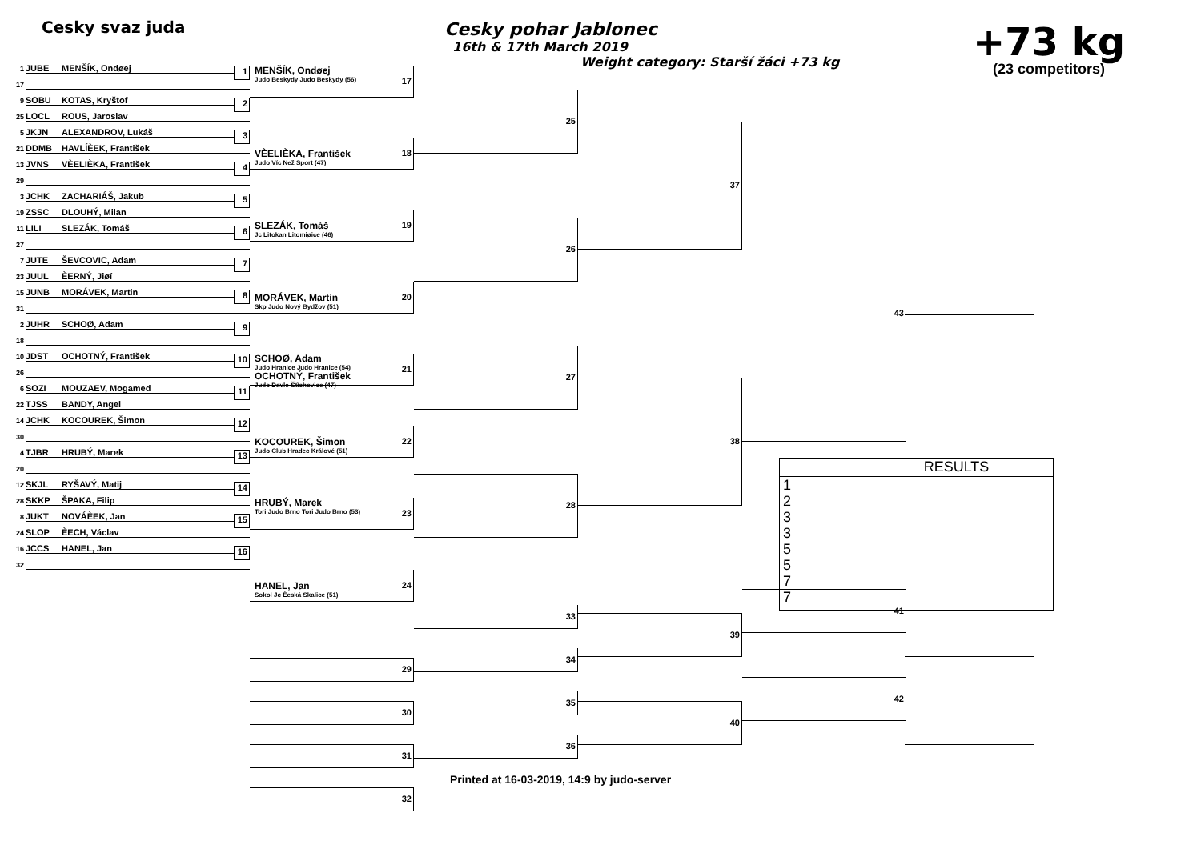Cesky svaz juda Cesky pohar Jablonec
16th & 17th March 2019
Weight category: Starší žáci +73 kg
+73 kg
(23 competitors)
1 JUBE MENŠÍK, Ondøej
17
1
9 SOBU KOTAS, Kryštof
25 LOCL ROUS, Jaroslav
2
5 JKJN ALEXANDROV, Lukáš
21 DDMB HAVLÍÈEK, František
3
13 JVNS VÈELIÈKA, František
29
4
3 JCHK ZACHARIÁŠ, Jakub
19 ZSSC DLOUHÝ, Milan
5
11 LILI SLEZÁK, Tomáš
27
6
7 JUTE ŠEVCOVIC, Adam
23 JUUL ÈERNÝ, Jiøí
7
15 JUNB MORÁVEK, Martin
31
8
2 JUHR SCHOØ, Adam
18
9
10 JDST OCHOTNÝ, František
26
10
6 SOZI MOUZAEV, Mogamed
22 TJSS BANDY, Angel
11
14 JCHK KOCOUREK, Šimon
30
12
4 TJBR HRUBÝ, Marek
20
13
12 SKJL RYŠAVÝ, Matij
28 SKKP ŠPAKA, Filip
14
8 JUKT NOVÁÈEK, Jan
24 SLOP ÈECH, Václav
15
16 JCCS HANEL, Jan
32
16
MENŠÍK, Ondøej
Judo Beskydy Judo Beskydy (56)
17
VÈELIÈKA, František
Judo Víc Než Sport (47)
18
SLEZÁK, Tomáš
Jc Litokan Litomiøice (46)
19
MORÁVEK, Martin
Skp Judo Nový Bydžov (51)
20
SCHOØ, Adam
Judo Hranice Judo Hranice (54)
OCHOTNÝ, František
Judo Davle-Štìchovice (47)
21
KOCOUREK, Šimon
Judo Club Hradec Králové (51)
22
HRUBÝ, Marek
Tori Judo Brno Tori Judo Brno (53)
23
HANEL, Jan
Sokol Jc Èeská Skalice (51)
24
29
30
31
32
25
26
27
28
33
34
35
36
37
38
39
40
43
41
42
RESULTS
1
2
3
3
5
5
7
7
Printed at 16-03-2019, 14:9 by judo-server